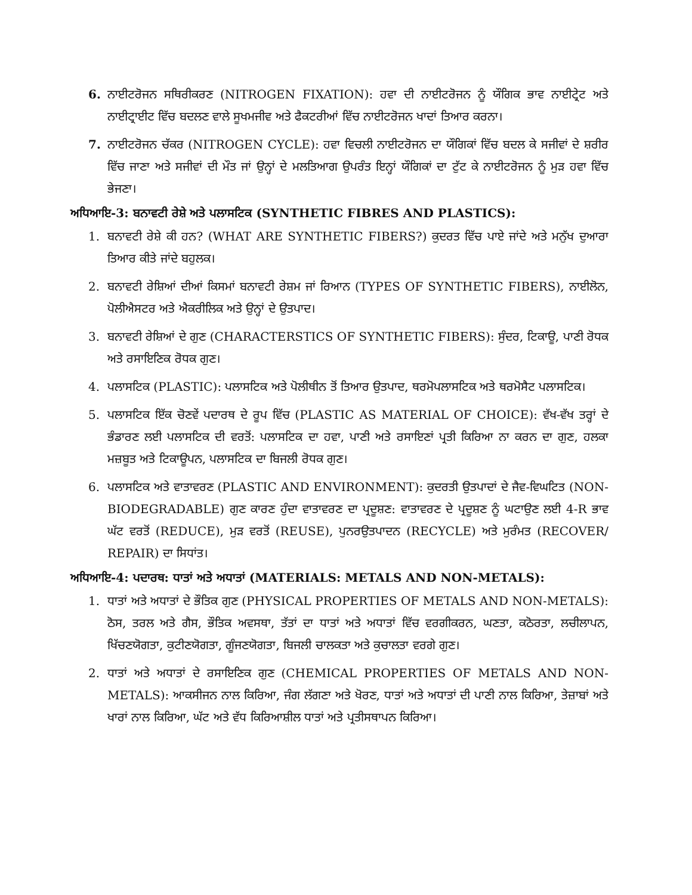6. ਨਾਈਟਰੋਜਨ ਸਥਿਰੀਕਰਣ (NITROGEN FIXATION): ਹਵਾ ਦੀ ਨਾਈਟਰੋਜਨ ਨੂੰ ਯੌਗਿਕ ਭਾਵ ਨਾਈਟ੍ਰੇਟ ਅਤੇ ਨਾਈਟ੍ਰਾਈਟ ਵਿੱਚ ਬਦਲਣ ਵਾਲੇ ਸੂਖਮਜੀਵ ਅਤੇ ਫੈਕਟਰੀਆਂ ਵਿੱਚ ਨਾਈਟਰੋਜਨ ਖਾਦਾਂ ਤਿਆਰ ਕਰਨਾ।
7. ਨਾਈਟਰੋਜਨ ਚੱਕਰ (NITROGEN CYCLE): ਹਵਾ ਵਿਚਲੀ ਨਾਈਟਰੋਜਨ ਦਾ ਯੌਗਿਕਾਂ ਵਿੱਚ ਬਦਲ ਕੇ ਸਜੀਵਾਂ ਦੇ ਸ਼ਰੀਰ ਵਿੱਚ ਜਾਣਾ ਅਤੇ ਸਜੀਵਾਂ ਦੀ ਮੌਤ ਜਾਂ ਉਨ੍ਹਾਂ ਦੇ ਮਲਤਿਆਗ ਉਪਰੰਤ ਇਨ੍ਹਾਂ ਯੌਗਿਕਾਂ ਦਾ ਟੁੱਟ ਕੇ ਨਾਈਟਰੋਜਨ ਨੂੰ ਮੁੜ ਹਵਾ ਵਿੱਚ ਭੇਜਣਾ।
ਅਧਿਆਇ-3: ਬਨਾਵਟੀ ਰੇਸ਼ੇ ਅਤੇ ਪਲਾਸਟਿਕ (SYNTHETIC FIBRES AND PLASTICS):
1. ਬਨਾਵਟੀ ਰੇਸ਼ੇ ਕੀ ਹਨ? (WHAT ARE SYNTHETIC FIBERS?) ਕੁਦਰਤ ਵਿੱਚ ਪਾਏ ਜਾਂਦੇ ਅਤੇ ਮਨੁੱਖ ਦੁਆਰਾ ਤਿਆਰ ਕੀਤੇ ਜਾਂਦੇ ਬਹੁਲਕ।
2. ਬਨਾਵਟੀ ਰੇਸ਼ਿਆਂ ਦੀਆਂ ਕਿਸਮਾਂ ਬਨਾਵਟੀ ਰੇਸ਼ਮ ਜਾਂ ਰਿਆਨ (TYPES OF SYNTHETIC FIBERS), ਨਾਈਲੋਨ, ਪੋਲੀਐਸਟਰ ਅਤੇ ਐਕਰੀਲਿਕ ਅਤੇ ਉਨ੍ਹਾਂ ਦੇ ਉਤਪਾਦ।
3. ਬਨਾਵਟੀ ਰੇਸ਼ਿਆਂ ਦੇ ਗੁਣ (CHARACTERSTICS OF SYNTHETIC FIBERS): ਸੁੰਦਰ, ਟਿਕਾਊ, ਪਾਣੀ ਰੋਧਕ ਅਤੇ ਰਸਾਇਣਿਕ ਰੋਧਕ ਗੁਣ।
4. ਪਲਾਸਟਿਕ (PLASTIC): ਪਲਾਸਟਿਕ ਅਤੇ ਪੋਲੀਥੀਨ ਤੋਂ ਤਿਆਰ ਉਤਪਾਦ, ਥਰਮੋਪਲਾਸਟਿਕ ਅਤੇ ਥਰਮੋਸੈਟ ਪਲਾਸਟਿਕ।
5. ਪਲਾਸਟਿਕ ਇੱਕ ਚੋਣਵੇਂ ਪਦਾਰਥ ਦੇ ਰੂਪ ਵਿੱਚ (PLASTIC AS MATERIAL OF CHOICE): ਵੱਖ-ਵੱਖ ਤਰ੍ਹਾਂ ਦੇ ਭੰਡਾਰਣ ਲਈ ਪਲਾਸਟਿਕ ਦੀ ਵਰਤੋਂ: ਪਲਾਸਟਿਕ ਦਾ ਹਵਾ, ਪਾਣੀ ਅਤੇ ਰਸਾਇਣਾਂ ਪ੍ਰਤੀ ਕਿਰਿਆ ਨਾ ਕਰਨ ਦਾ ਗੁਣ, ਹਲਕਾ ਮਜ਼ਬੂਤ ਅਤੇ ਟਿਕਾਊਪਨ, ਪਲਾਸਟਿਕ ਦਾ ਬਿਜਲੀ ਰੋਧਕ ਗੁਣ।
6. ਪਲਾਸਟਿਕ ਅਤੇ ਵਾਤਾਵਰਣ (PLASTIC AND ENVIRONMENT): ਕੁਦਰਤੀ ਉਤਪਾਦਾਂ ਦੇ ਜੈਵ-ਵਿਘਟਿਤ (NON-BIODEGRADABLE) ਗੁਣ ਕਾਰਣ ਹੁੰਦਾ ਵਾਤਾਵਰਣ ਦਾ ਪ੍ਰਦੂਸ਼ਣ: ਵਾਤਾਵਰਣ ਦੇ ਪ੍ਰਦੂਸ਼ਣ ਨੂੰ ਘਟਾਉਣ ਲਈ 4-R ਭਾਵ ਘੱਟ ਵਰਤੋਂ (REDUCE), ਮੁੜ ਵਰਤੋਂ (REUSE), ਪੁਨਰਉਤਪਾਦਨ (RECYCLE) ਅਤੇ ਮੁਰੰਮਤ (RECOVER/ REPAIR) ਦਾ ਸਿਧਾਂਤ।
ਅਧਿਆਇ-4: ਪਦਾਰਥ: ਧਾਤਾਂ ਅਤੇ ਅਧਾਤਾਂ (MATERIALS: METALS AND NON-METALS):
1. ਧਾਤਾਂ ਅਤੇ ਅਧਾਤਾਂ ਦੇ ਭੌਤਿਕ ਗੁਣ (PHYSICAL PROPERTIES OF METALS AND NON-METALS): ਠੋਸ, ਤਰਲ ਅਤੇ ਗੈਸ, ਭੌਤਿਕ ਅਵਸਥਾ, ਤੱਤਾਂ ਦਾ ਧਾਤਾਂ ਅਤੇ ਅਧਾਤਾਂ ਵਿੱਚ ਵਰਗੀਕਰਨ, ਘਣਤਾ, ਕਠੋਰਤਾ, ਲਚੀਲਾਪਨ, ਖਿੱਚਣਯੋਗਤਾ, ਕੁਟੀਣਯੋਗਤਾ, ਗੂੰਜਣਯੋਗਤਾ, ਬਿਜਲੀ ਚਾਲਕਤਾ ਅਤੇ ਕੁਚਾਲਤਾ ਵਰਗੇ ਗੁਣ।
2. ਧਾਤਾਂ ਅਤੇ ਅਧਾਤਾਂ ਦੇ ਰਸਾਇਣਿਕ ਗੁਣ (CHEMICAL PROPERTIES OF METALS AND NON-METALS): ਆਕਸੀਜਨ ਨਾਲ ਕਿਰਿਆ, ਜੰਗ ਲੱਗਣਾ ਅਤੇ ਖੋਰਣ, ਧਾਤਾਂ ਅਤੇ ਅਧਾਤਾਂ ਦੀ ਪਾਣੀ ਨਾਲ ਕਿਰਿਆ, ਤੇਜ਼ਾਬਾਂ ਅਤੇ ਖਾਰਾਂ ਨਾਲ ਕਿਰਿਆ, ਘੱਟ ਅਤੇ ਵੱਧ ਕਿਰਿਆਸ਼ੀਲ ਧਾਤਾਂ ਅਤੇ ਪ੍ਰਤੀਸਥਾਪਨ ਕਿਰਿਆ।